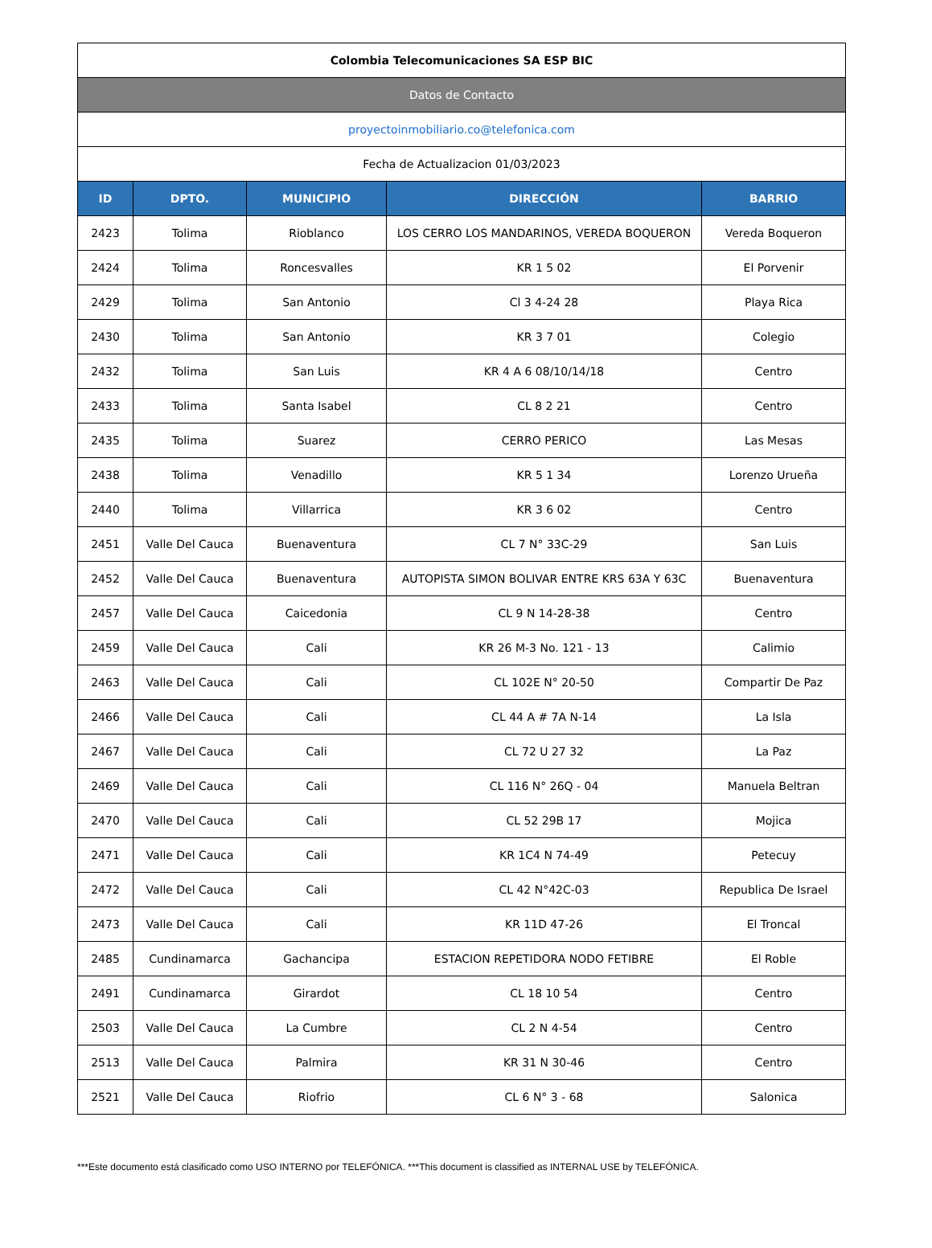| Colombia Telecomunicaciones SA ESP BIC | | | | |
| Datos de Contacto | | | | |
| proyectoinmobiliario.co@telefonica.com | | | | |
| Fecha de Actualizacion 01/03/2023 | | | | |
| ID | DPTO. | MUNICIPIO | DIRECCIÓN | BARRIO |
| 2423 | Tolima | Rioblanco | LOS CERRO LOS MANDARINOS, VEREDA BOQUERON | Vereda Boqueron |
| 2424 | Tolima | Roncesvalles | KR 1 5 02 | El Porvenir |
| 2429 | Tolima | San Antonio | Cl 3 4-24 28 | Playa Rica |
| 2430 | Tolima | San Antonio | KR 3 7 01 | Colegio |
| 2432 | Tolima | San Luis | KR 4 A 6 08/10/14/18 | Centro |
| 2433 | Tolima | Santa Isabel | CL 8 2 21 | Centro |
| 2435 | Tolima | Suarez | CERRO PERICO | Las Mesas |
| 2438 | Tolima | Venadillo | KR 5 1 34 | Lorenzo Urueña |
| 2440 | Tolima | Villarrica | KR 3 6 02 | Centro |
| 2451 | Valle Del Cauca | Buenaventura | CL 7 N° 33C-29 | San Luis |
| 2452 | Valle Del Cauca | Buenaventura | AUTOPISTA SIMON BOLIVAR ENTRE KRS 63A Y 63C | Buenaventura |
| 2457 | Valle Del Cauca | Caicedonia | CL 9 N 14-28-38 | Centro |
| 2459 | Valle Del Cauca | Cali | KR 26 M-3 No. 121 - 13 | Calimio |
| 2463 | Valle Del Cauca | Cali | CL 102E N° 20-50 | Compartir De Paz |
| 2466 | Valle Del Cauca | Cali | CL 44 A # 7A N-14 | La Isla |
| 2467 | Valle Del Cauca | Cali | CL 72 U 27 32 | La Paz |
| 2469 | Valle Del Cauca | Cali | CL 116 N° 26Q - 04 | Manuela Beltran |
| 2470 | Valle Del Cauca | Cali | CL 52 29B 17 | Mojica |
| 2471 | Valle Del Cauca | Cali | KR 1C4 N 74-49 | Petecuy |
| 2472 | Valle Del Cauca | Cali | CL 42 N°42C-03 | Republica De Israel |
| 2473 | Valle Del Cauca | Cali | KR 11D 47-26 | El Troncal |
| 2485 | Cundinamarca | Gachancipa | ESTACION REPETIDORA NODO FETIBRE | El Roble |
| 2491 | Cundinamarca | Girardot | CL 18 10 54 | Centro |
| 2503 | Valle Del Cauca | La Cumbre | CL 2 N 4-54 | Centro |
| 2513 | Valle Del Cauca | Palmira | KR 31 N 30-46 | Centro |
| 2521 | Valle Del Cauca | Riofrio | CL 6 N° 3 - 68 | Salonica |
***Este documento está clasificado como USO INTERNO por TELEFÓNICA. ***This document is classified as INTERNAL USE by TELEFÓNICA.